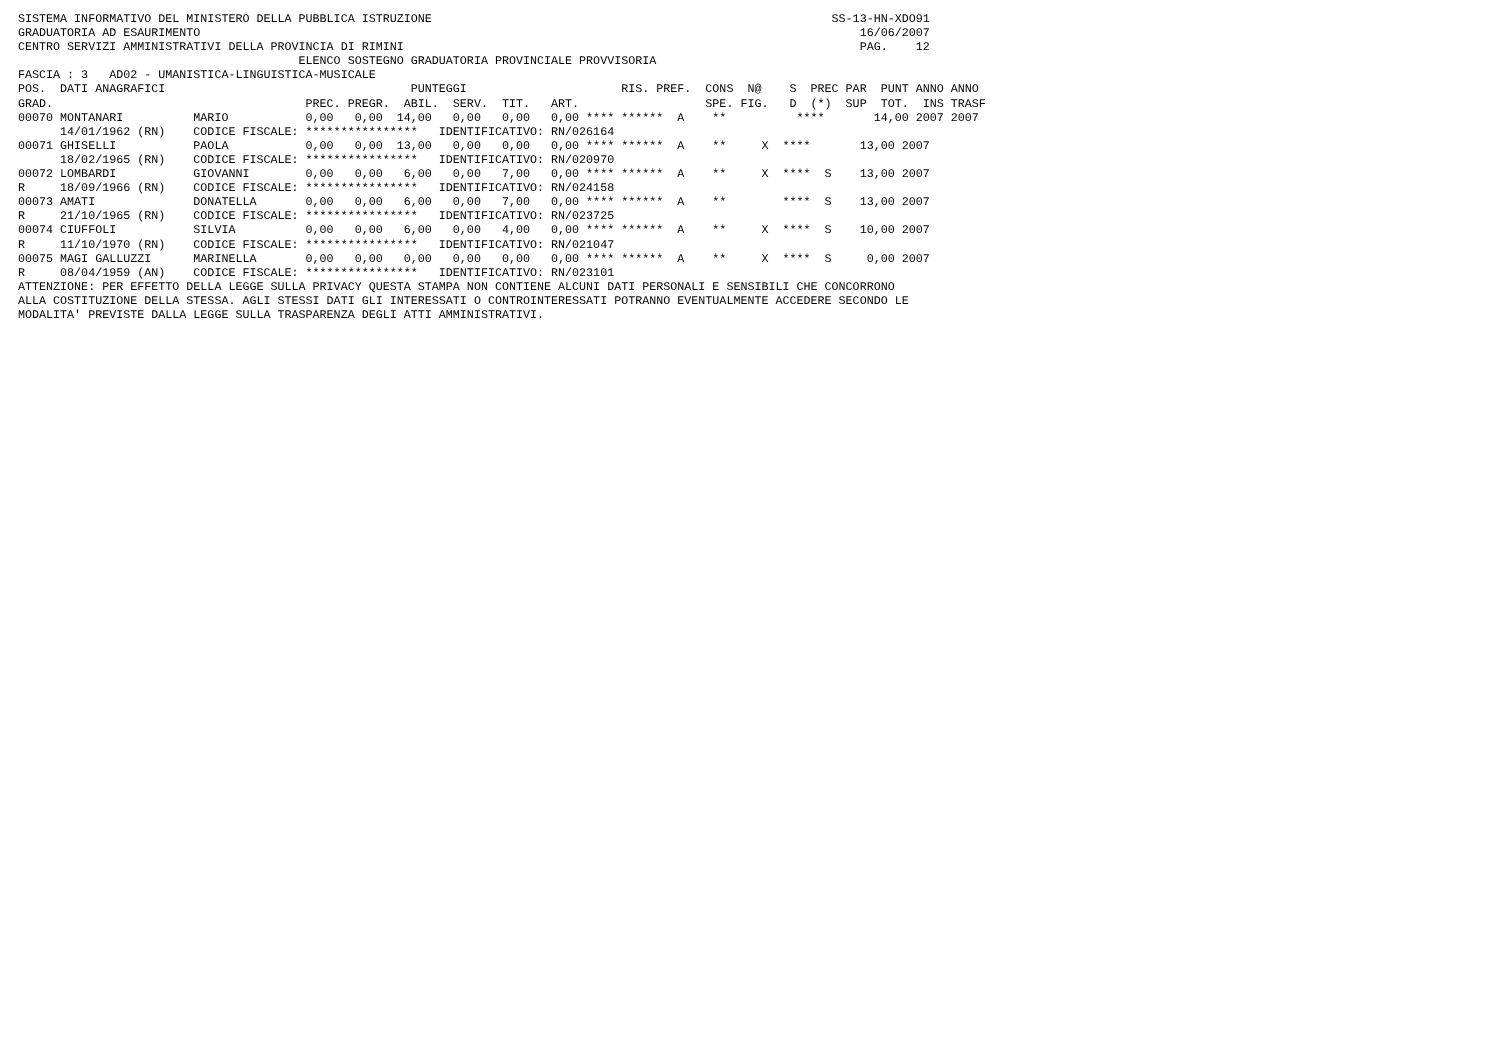SISTEMA INFORMATIVO DEL MINISTERO DELLA PUBBLICA ISTRUZIONE                                                         SS-13-HN-XDO91
GRADUATORIA AD ESAURIMENTO                                                                                              16/06/2007
CENTRO SERVIZI AMMINISTRATIVI DELLA PROVINCIA DI RIMINI                                                                 PAG.    12
                                        ELENCO SOSTEGNO GRADUATORIA PROVINCIALE PROVVISORIA
FASCIA : 3   AD02 - UMANISTICA-LINGUISTICA-MUSICALE
POS.  DATI ANAGRAFICI                                   PUNTEGGI                      RIS. PREF.  CONS  N@    S  PREC PAR  PUNT ANNO ANNO
GRAD.                                    PREC. PREGR.  ABIL.  SERV.  TIT.   ART.                  SPE. FIG.   D  (*)  SUP  TOT.  INS TRASF
00070 MONTANARI          MARIO           0,00   0,00  14,00   0,00   0,00   0,00 **** ******  A    **          ****       14,00 2007 2007
      14/01/1962 (RN)    CODICE FISCALE: ****************   IDENTIFICATIVO: RN/026164
00071 GHISELLI           PAOLA           0,00   0,00  13,00   0,00   0,00   0,00 **** ******  A    **     X  ****       13,00 2007
      18/02/1965 (RN)    CODICE FISCALE: ****************   IDENTIFICATIVO: RN/020970
00072 LOMBARDI           GIOVANNI        0,00   0,00   6,00   0,00   7,00   0,00 **** ******  A    **     X  ****  S    13,00 2007
R     18/09/1966 (RN)    CODICE FISCALE: ****************   IDENTIFICATIVO: RN/024158
00073 AMATI              DONATELLA       0,00   0,00   6,00   0,00   7,00   0,00 **** ******  A    **        ****  S    13,00 2007
R     21/10/1965 (RN)    CODICE FISCALE: ****************   IDENTIFICATIVO: RN/023725
00074 CIUFFOLI           SILVIA          0,00   0,00   6,00   0,00   4,00   0,00 **** ******  A    **     X  ****  S    10,00 2007
R     11/10/1970 (RN)    CODICE FISCALE: ****************   IDENTIFICATIVO: RN/021047
00075 MAGI GALLUZZI      MARINELLA       0,00   0,00   0,00   0,00   0,00   0,00 **** ******  A    **     X  ****  S     0,00 2007
R     08/04/1959 (AN)    CODICE FISCALE: ****************   IDENTIFICATIVO: RN/023101
ATTENZIONE: PER EFFETTO DELLA LEGGE SULLA PRIVACY QUESTA STAMPA NON CONTIENE ALCUNI DATI PERSONALI E SENSIBILI CHE CONCORRONO
ALLA COSTITUZIONE DELLA STESSA. AGLI STESSI DATI GLI INTERESSATI O CONTROINTERESSATI POTRANNO EVENTUALMENTE ACCEDERE SECONDO LE
MODALITA' PREVISTE DALLA LEGGE SULLA TRASPARENZA DEGLI ATTI AMMINISTRATIVI.